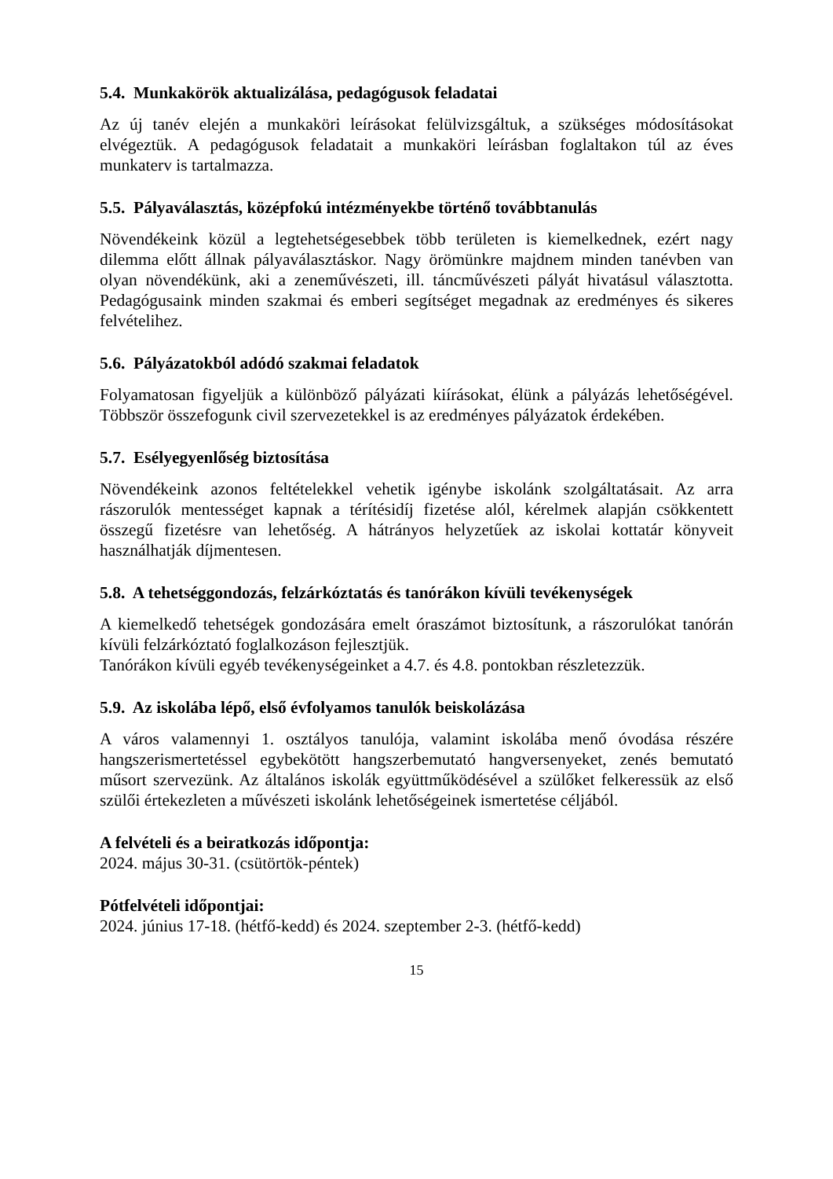5.4. Munkakörök aktualizálása, pedagógusok feladatai
Az új tanév elején a munkaköri leírásokat felülvizsgáltuk, a szükséges módosításokat elvégeztük. A pedagógusok feladatait a munkaköri leírásban foglaltakon túl az éves munkaterv is tartalmazza.
5.5. Pályaválasztás, középfokú intézményekbe történő továbbtanulás
Növendékeink közül a legtehetségesebbek több területen is kiemelkednek, ezért nagy dilemma előtt állnak pályaválasztáskor. Nagy örömünkre majdnem minden tanévben van olyan növendékünk, aki a zeneművészeti, ill. táncművészeti pályát hivatásul választotta. Pedagógusaink minden szakmai és emberi segítséget megadnak az eredményes és sikeres felvételihez.
5.6. Pályázatokból adódó szakmai feladatok
Folyamatosan figyeljük a különböző pályázati kiírásokat, élünk a pályázás lehetőségével. Többször összefogunk civil szervezetekkel is az eredményes pályázatok érdekében.
5.7. Esélyegyenlőség biztosítása
Növendékeink azonos feltételekkel vehetik igénybe iskolánk szolgáltatásait. Az arra rászorulók mentességet kapnak a térítésidíj fizetése alól, kérelmek alapján csökkentett összegű fizetésre van lehetőség. A hátrányos helyzetűek az iskolai kottatár könyveit használhatják díjmentesen.
5.8. A tehetséggondozás, felzárkóztatás és tanórákon kívüli tevékenységek
A kiemelkedő tehetségek gondozására emelt óraszámot biztosítunk, a rászorulókat tanórán kívüli felzárkóztató foglalkozáson fejlesztjük.
Tanórákon kívüli egyéb tevékenységeinket a 4.7. és 4.8. pontokban részletezzük.
5.9. Az iskolába lépő, első évfolyamos tanulók beiskolázása
A város valamennyi 1. osztályos tanulója, valamint iskolába menő óvodása részére hangszerismertetéssel egybekötött hangszerbemutató hangversenyeket, zenés bemutató műsort szervezünk. Az általános iskolák együttműködésével a szülőket felkeressük az első szülői értekezleten a művészeti iskolánk lehetőségeinek ismertetése céljából.
A felvételi és a beiratkozás időpontja:
2024. május 30-31. (csütörtök-péntek)
Pótfelvételi időpontjai:
2024. június 17-18. (hétfő-kedd) és 2024. szeptember 2-3. (hétfő-kedd)
15